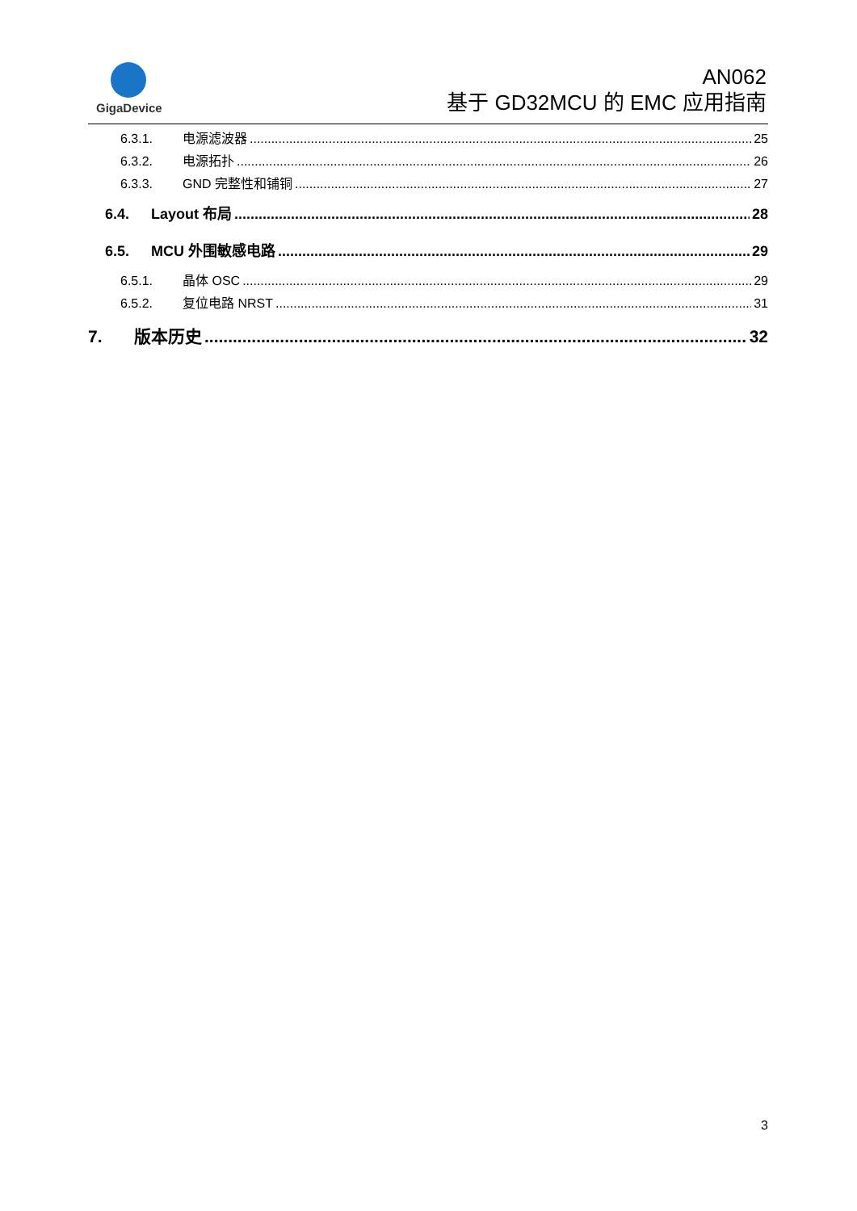GigaDevice
AN062
基于 GD32MCU 的 EMC 应用指南
6.3.1. 电源滤波器 25
6.3.2. 电源拓扑 26
6.3.3. GND 完整性和铺铜 27
6.4. Layout 布局 28
6.5. MCU 外围敏感电路 29
6.5.1. 晶体 OSC 29
6.5.2. 复位电路 NRST 31
7. 版本历史 32
3